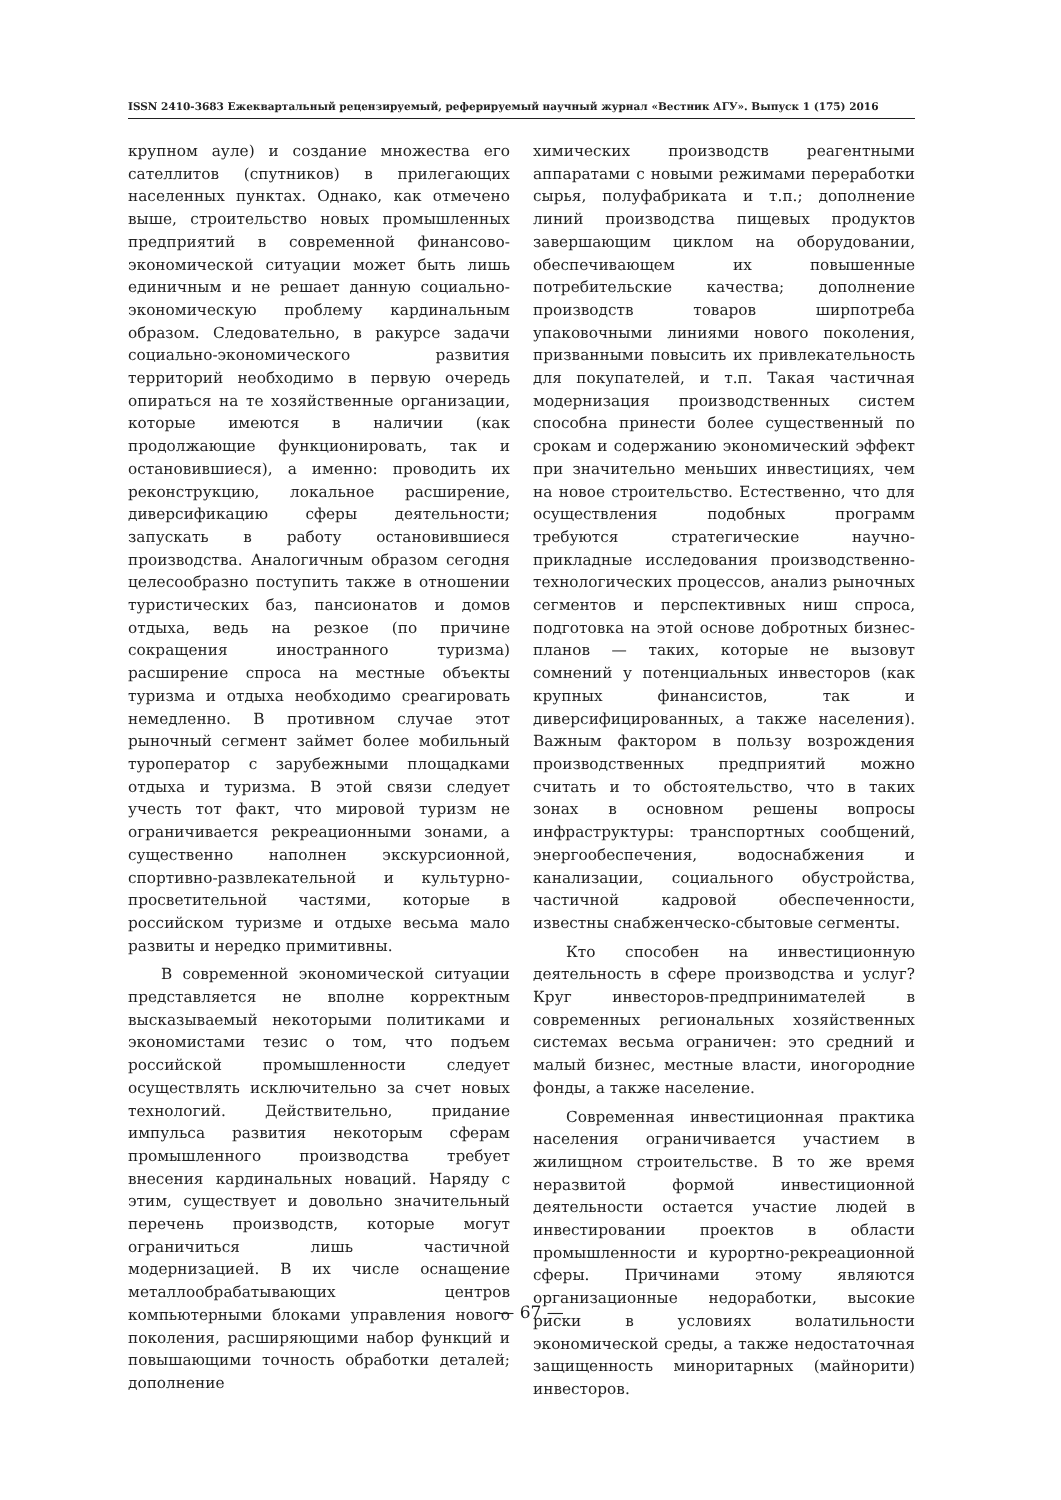ISSN 2410-3683 Ежеквартальный рецензируемый, реферируемый научный журнал «Вестник АГУ». Выпуск 1 (175) 2016
крупном ауле) и создание множества его сателлитов (спутников) в прилегающих населенных пунктах. Однако, как отмечено выше, строительство новых промышленных предприятий в современной финансово-экономической ситуации может быть лишь единичным и не решает данную социально-экономическую проблему кардинальным образом. Следовательно, в ракурсе задачи социально-экономического развития территорий необходимо в первую очередь опираться на те хозяйственные организации, которые имеются в наличии (как продолжающие функционировать, так и остановившиеся), а именно: проводить их реконструкцию, локальное расширение, диверсификацию сферы деятельности; запускать в работу остановившиеся производства. Аналогичным образом сегодня целесообразно поступить также в отношении туристических баз, пансионатов и домов отдыха, ведь на резкое (по причине сокращения иностранного туризма) расширение спроса на местные объекты туризма и отдыха необходимо среагировать немедленно. В противном случае этот рыночный сегмент займет более мобильный туроператор с зарубежными площадками отдыха и туризма. В этой связи следует учесть тот факт, что мировой туризм не ограничивается рекреационными зонами, а существенно наполнен экскурсионной, спортивно-развлекательной и культурно-просветительной частями, которые в российском туризме и отдыхе весьма мало развиты и нередко примитивны.
В современной экономической ситуации представляется не вполне корректным высказываемый некоторыми политиками и экономистами тезис о том, что подъем российской промышленности следует осуществлять исключительно за счет новых технологий. Действительно, придание импульса развития некоторым сферам промышленного производства требует внесения кардинальных новаций. Наряду с этим, существует и довольно значительный перечень производств, которые могут ограничиться лишь частичной модернизацией. В их числе оснащение металлообрабатывающих центров компьютерными блоками управления нового поколения, расширяющими набор функций и повышающими точность обработки деталей; дополнение
химических производств реагентными аппаратами с новыми режимами переработки сырья, полуфабриката и т.п.; дополнение линий производства пищевых продуктов завершающим циклом на оборудовании, обеспечивающем их повышенные потребительские качества; дополнение производств товаров ширпотреба упаковочными линиями нового поколения, призванными повысить их привлекательность для покупателей, и т.п. Такая частичная модернизация производственных систем способна принести более существенный по срокам и содержанию экономический эффект при значительно меньших инвестициях, чем на новое строительство. Естественно, что для осуществления подобных программ требуются стратегические научно-прикладные исследования производственно-технологических процессов, анализ рыночных сегментов и перспективных ниш спроса, подготовка на этой основе добротных бизнес-планов — таких, которые не вызовут сомнений у потенциальных инвесторов (как крупных финансистов, так и диверсифицированных, а также населения). Важным фактором в пользу возрождения производственных предприятий можно считать и то обстоятельство, что в таких зонах в основном решены вопросы инфраструктуры: транспортных сообщений, энергообеспечения, водоснабжения и канализации, социального обустройства, частичной кадровой обеспеченности, известны снабженческо-сбытовые сегменты.
Кто способен на инвестиционную деятельность в сфере производства и услуг? Круг инвесторов-предпринимателей в современных региональных хозяйственных системах весьма ограничен: это средний и малый бизнес, местные власти, иногородние фонды, а также население.
Современная инвестиционная практика населения ограничивается участием в жилищном строительстве. В то же время неразвитой формой инвестиционной деятельности остается участие людей в инвестировании проектов в области промышленности и курортно-рекреационной сферы. Причинами этому являются организационные недоработки, высокие риски в условиях волатильности экономической среды, а также недостаточная защищенность миноритарных (майнорити) инвесторов.
— 67 —